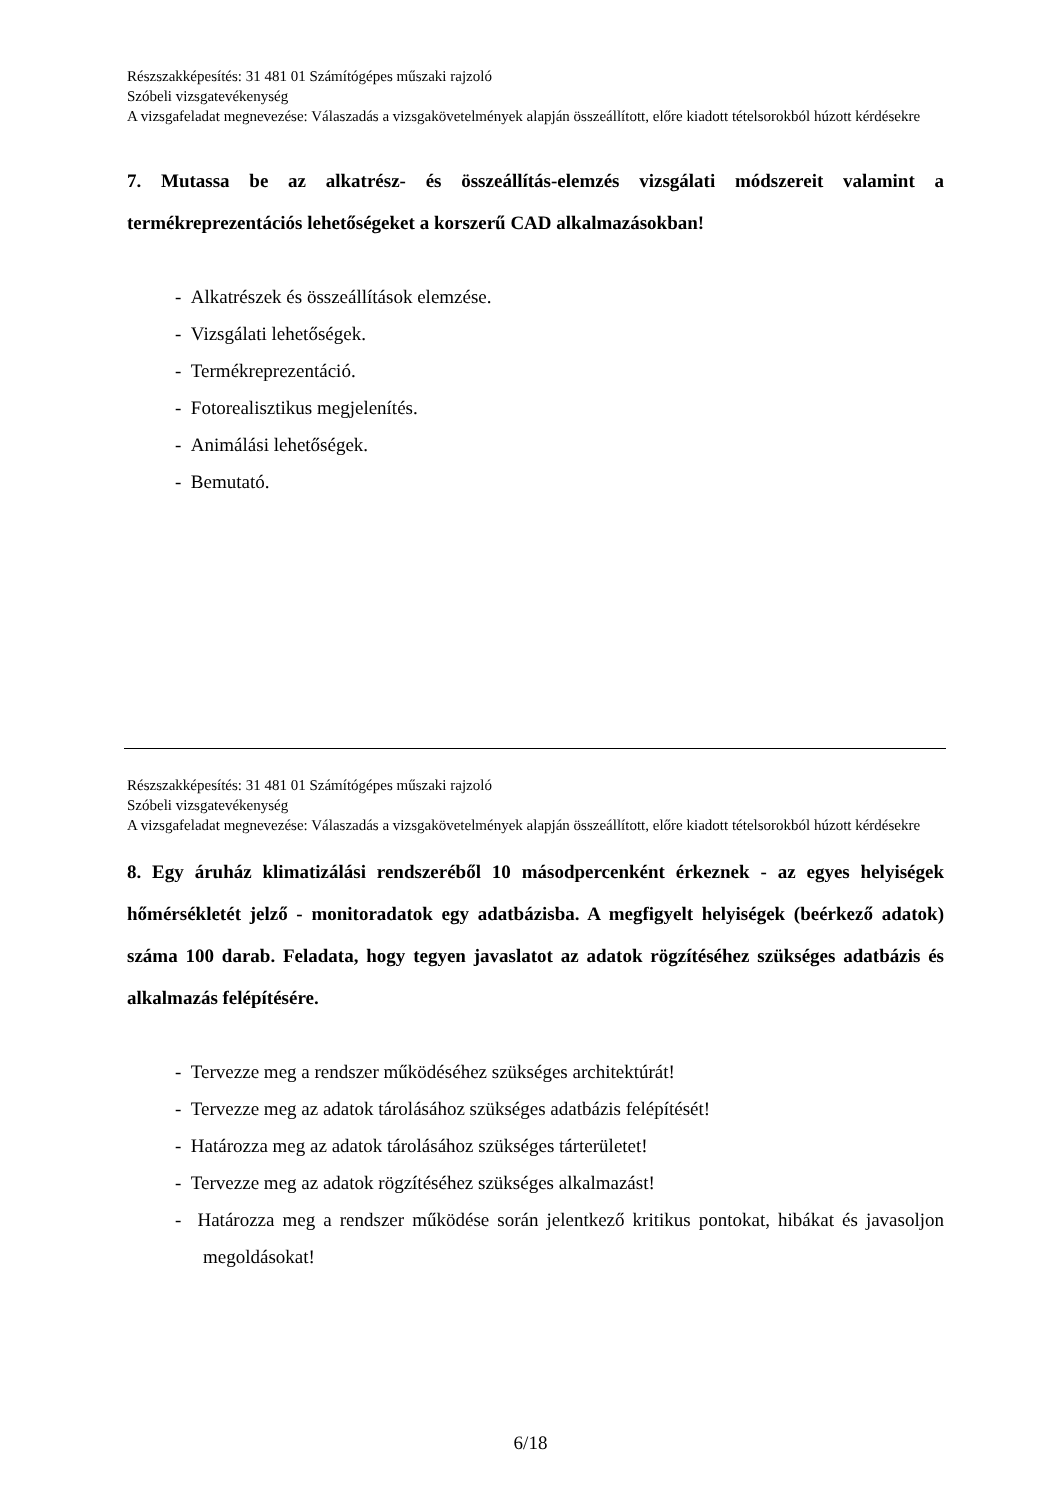Részszakképesítés: 31 481 01 Számítógépes műszaki rajzoló
Szóbeli vizsgatevékenység
A vizsgafeladat megnevezése: Válaszadás a vizsgakövetelmények alapján összeállított, előre kiadott tételsorokból húzott kérdésekre
7. Mutassa be az alkatrész- és összeállítás-elemzés vizsgálati módszereit valamint a termékreprezentációs lehetőségeket a korszerű CAD alkalmazásokban!
- Alkatrészek és összeállítások elemzése.
- Vizsgálati lehetőségek.
- Termékreprezentáció.
- Fotorealisztikus megjelenítés.
- Animálási lehetőségek.
- Bemutató.
Részszakképesítés: 31 481 01 Számítógépes műszaki rajzoló
Szóbeli vizsgatevékenység
A vizsgafeladat megnevezése: Válaszadás a vizsgakövetelmények alapján összeállított, előre kiadott tételsorokból húzott kérdésekre
8. Egy áruház klimatizálási rendszeréből 10 másodpercenként érkeznek - az egyes helyiségek hőmérsékletét jelző - monitoradatok egy adatbázisba. A megfigyelt helyiségek (beérkező adatok) száma 100 darab. Feladata, hogy tegyen javaslatot az adatok rögzítéséhez szükséges adatbázis és alkalmazás felépítésére.
- Tervezze meg a rendszer működéséhez szükséges architektúrát!
- Tervezze meg az adatok tárolásához szükséges adatbázis felépítését!
- Határozza meg az adatok tárolásához szükséges tárterületet!
- Tervezze meg az adatok rögzítéséhez szükséges alkalmazást!
- Határozza meg a rendszer működése során jelentkező kritikus pontokat, hibákat és javasoljon megoldásokat!
6/18